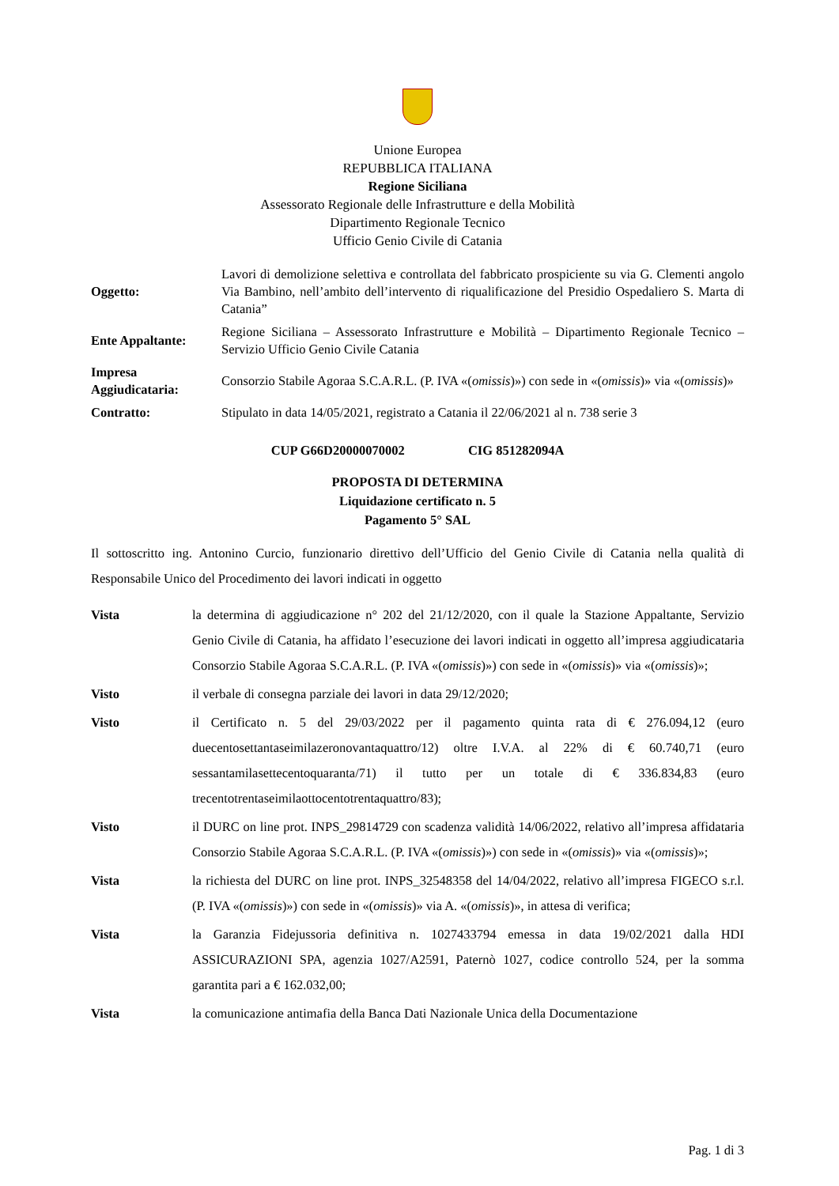Unione Europea
REPUBBLICA ITALIANA
Regione Siciliana
Assessorato Regionale delle Infrastrutture e della Mobilità
Dipartimento Regionale Tecnico
Ufficio Genio Civile di Catania
| Oggetto: | Lavori di demolizione selettiva e controllata del fabbricato prospiciente su via G. Clementi angolo Via Bambino, nell’ambito dell’intervento di riqualificazione del Presidio Ospedaliero S. Marta di Catania” |
| Ente Appaltante: | Regione Siciliana – Assessorato Infrastrutture e Mobilità – Dipartimento Regionale Tecnico – Servizio Ufficio Genio Civile Catania |
| Impresa Aggiudicataria: | Consorzio Stabile Agoraa S.C.A.R.L. (P. IVA «( omissis )») con sede in «( omissis )» via «( omissis )» |
| Contratto: | Stipulato in data 14/05/2021, registrato a Catania il 22/06/2021 al n. 738 serie 3 |
CUP G66D20000070002 CIG 851282094A
PROPOSTA DI DETERMINA
Liquidazione certificato n. 5
Pagamento 5° SAL
Il sottoscritto ing. Antonino Curcio, funzionario direttivo dell’Ufficio del Genio Civile di Catania nella qualità di Responsabile Unico del Procedimento dei lavori indicati in oggetto
| Vista | la determina di aggiudicazione n° 202 del 21/12/2020, con il quale la Stazione Appaltante, Servizio Genio Civile di Catania, ha affidato l’esecuzione dei lavori indicati in oggetto all’impresa aggiudicataria Consorzio Stabile Agoraa S.C.A.R.L. (P. IVA «( omissis )») con sede in «( omissis )» via «( omissis )»; |
| Visto | il verbale di consegna parziale dei lavori in data 29/12/2020; |
| Visto | il Certificato n. 5 del 29/03/2022 per il pagamento quinta rata di € 276.094,12 (euro duecentosettantaseimilazeronovantaquattro/12) oltre I.V.A. al 22% di € 60.740,71 (euro sessantamilasettecentoquaranta/71) il tutto per un totale di € 336.834,83 (euro trecentotrentaseimilaottocentotrentaquattro/83); |
| Visto | il DURC on line prot. INPS_29814729 con scadenza validità 14/06/2022, relativo all’impresa affidataria Consorzio Stabile Agoraa S.C.A.R.L. (P. IVA «( omissis )») con sede in «( omissis )» via «( omissis )»; |
| Vista | la richiesta del DURC on line prot. INPS_32548358 del 14/04/2022, relativo all’impresa FIGECO s.r.l. (P. IVA «( omissis )») con sede in «( omissis )» via A. «( omissis )», in attesa di verifica; |
| Vista | la Garanzia Fidejussoria definitiva n. 1027433794 emessa in data 19/02/2021 dalla HDI ASSICURAZIONI SPA, agenzia 1027/A2591, Paternò 1027, codice controllo 524, per la somma garantita pari a € 162.032,00; |
| Vista | la comunicazione antimafia della Banca Dati Nazionale Unica della Documentazione |
Pag. 1 di 3